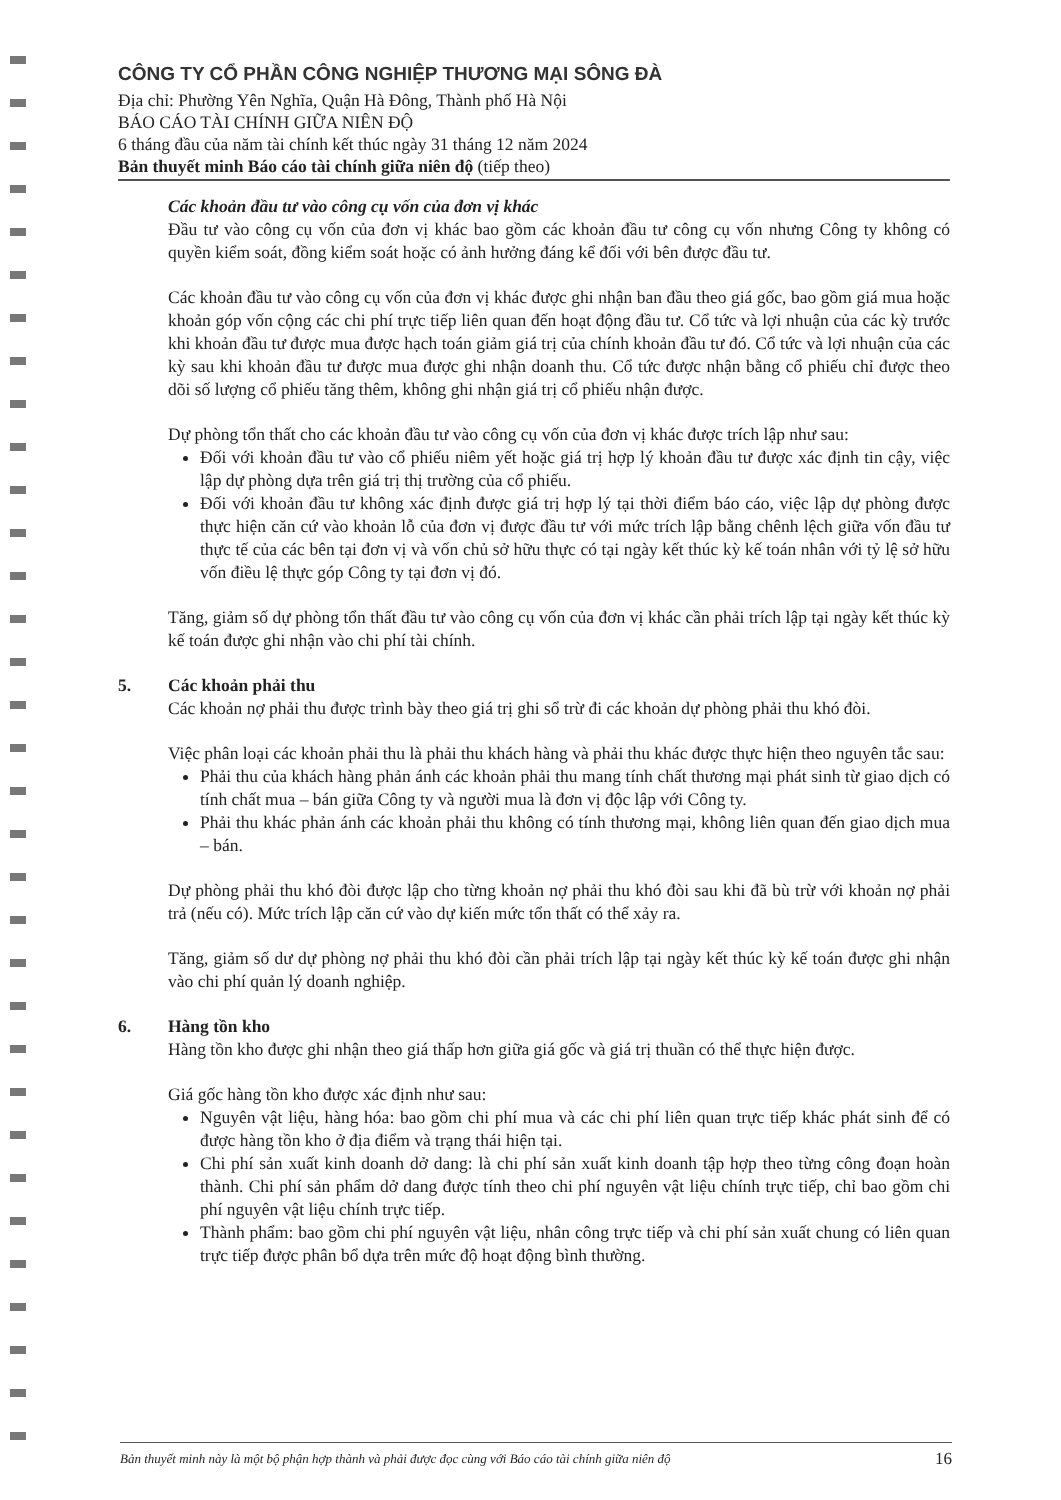CÔNG TY CỔ PHẦN CÔNG NGHIỆP THƯƠNG MẠI SÔNG ĐÀ
Địa chỉ: Phường Yên Nghĩa, Quận Hà Đông, Thành phố Hà Nội
BÁO CÁO TÀI CHÍNH GIỮA NIÊN ĐỘ
6 tháng đầu của năm tài chính kết thúc ngày 31 tháng 12 năm 2024
Bản thuyết minh Báo cáo tài chính giữa niên độ (tiếp theo)
Các khoản đầu tư vào công cụ vốn của đơn vị khác
Đầu tư vào công cụ vốn của đơn vị khác bao gồm các khoản đầu tư công cụ vốn nhưng Công ty không có quyền kiểm soát, đồng kiểm soát hoặc có ảnh hưởng đáng kể đối với bên được đầu tư.
Các khoản đầu tư vào công cụ vốn của đơn vị khác được ghi nhận ban đầu theo giá gốc, bao gồm giá mua hoặc khoản góp vốn cộng các chi phí trực tiếp liên quan đến hoạt động đầu tư. Cổ tức và lợi nhuận của các kỳ trước khi khoản đầu tư được mua được hạch toán giảm giá trị của chính khoản đầu tư đó. Cổ tức và lợi nhuận của các kỳ sau khi khoản đầu tư được mua được ghi nhận doanh thu. Cổ tức được nhận bằng cổ phiếu chỉ được theo dõi số lượng cổ phiếu tăng thêm, không ghi nhận giá trị cổ phiếu nhận được.
Dự phòng tổn thất cho các khoản đầu tư vào công cụ vốn của đơn vị khác được trích lập như sau:
Đối với khoản đầu tư vào cổ phiếu niêm yết hoặc giá trị hợp lý khoản đầu tư được xác định tin cậy, việc lập dự phòng dựa trên giá trị thị trường của cổ phiếu.
Đối với khoản đầu tư không xác định được giá trị hợp lý tại thời điểm báo cáo, việc lập dự phòng được thực hiện căn cứ vào khoản lỗ của đơn vị được đầu tư với mức trích lập bằng chênh lệch giữa vốn đầu tư thực tế của các bên tại đơn vị và vốn chủ sở hữu thực có tại ngày kết thúc kỳ kế toán nhân với tỷ lệ sở hữu vốn điều lệ thực góp Công ty tại đơn vị đó.
Tăng, giảm số dự phòng tổn thất đầu tư vào công cụ vốn của đơn vị khác cần phải trích lập tại ngày kết thúc kỳ kế toán được ghi nhận vào chi phí tài chính.
5. Các khoản phải thu
Các khoản nợ phải thu được trình bày theo giá trị ghi sổ trừ đi các khoản dự phòng phải thu khó đòi.
Việc phân loại các khoản phải thu là phải thu khách hàng và phải thu khác được thực hiện theo nguyên tắc sau:
Phải thu của khách hàng phản ánh các khoản phải thu mang tính chất thương mại phát sinh từ giao dịch có tính chất mua – bán giữa Công ty và người mua là đơn vị độc lập với Công ty.
Phải thu khác phản ánh các khoản phải thu không có tính thương mại, không liên quan đến giao dịch mua – bán.
Dự phòng phải thu khó đòi được lập cho từng khoản nợ phải thu khó đòi sau khi đã bù trừ với khoản nợ phải trả (nếu có). Mức trích lập căn cứ vào dự kiến mức tổn thất có thể xảy ra.
Tăng, giảm số dư dự phòng nợ phải thu khó đòi cần phải trích lập tại ngày kết thúc kỳ kế toán được ghi nhận vào chi phí quản lý doanh nghiệp.
6. Hàng tồn kho
Hàng tồn kho được ghi nhận theo giá thấp hơn giữa giá gốc và giá trị thuần có thể thực hiện được.
Giá gốc hàng tồn kho được xác định như sau:
Nguyên vật liệu, hàng hóa: bao gồm chi phí mua và các chi phí liên quan trực tiếp khác phát sinh để có được hàng tồn kho ở địa điểm và trạng thái hiện tại.
Chi phí sản xuất kinh doanh dở dang: là chi phí sản xuất kinh doanh tập hợp theo từng công đoạn hoàn thành. Chi phí sản phẩm dở dang được tính theo chi phí nguyên vật liệu chính trực tiếp, chỉ bao gồm chi phí nguyên vật liệu chính trực tiếp.
Thành phẩm: bao gồm chi phí nguyên vật liệu, nhân công trực tiếp và chi phí sản xuất chung có liên quan trực tiếp được phân bổ dựa trên mức độ hoạt động bình thường.
Bản thuyết minh này là một bộ phận hợp thành và phải được đọc cùng với Báo cáo tài chính giữa niên độ 16